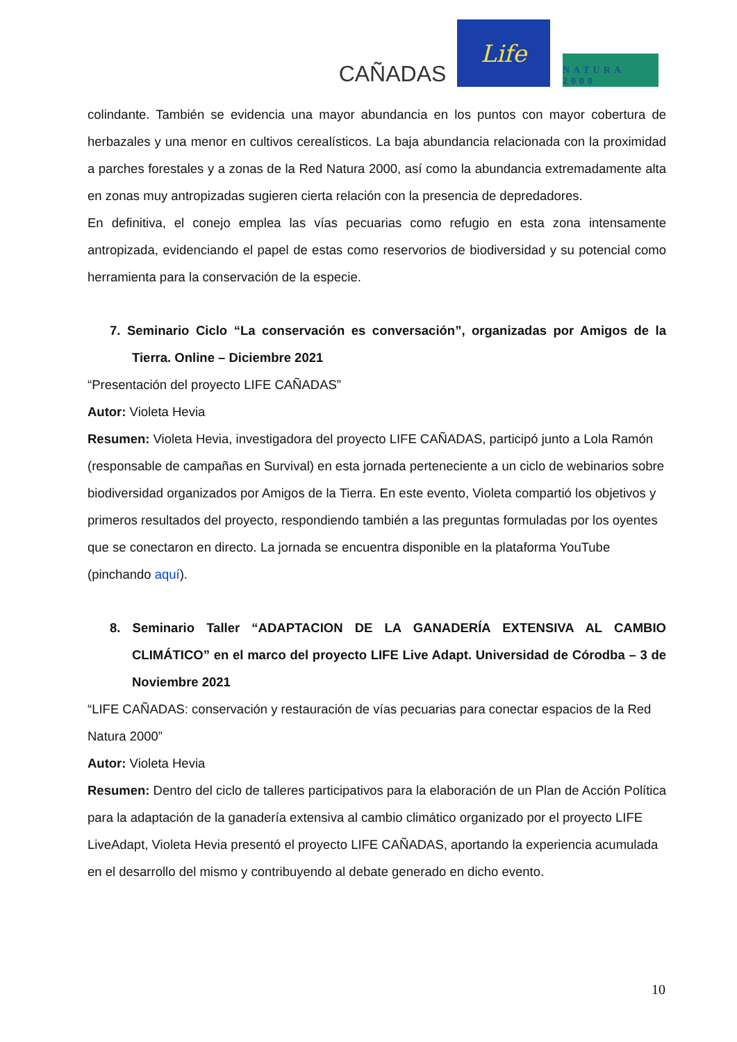CAÑADAS
Life
NATURA 2000
colindante. También se evidencia una mayor abundancia en los puntos con mayor cobertura de herbazales y una menor en cultivos cerealísticos. La baja abundancia relacionada con la proximidad a parches forestales y a zonas de la Red Natura 2000, así como la abundancia extremadamente alta en zonas muy antropizadas sugieren cierta relación con la presencia de depredadores.
En definitiva, el conejo emplea las vías pecuarias como refugio en esta zona intensamente antropizada, evidenciando el papel de estas como reservorios de biodiversidad y su potencial como herramienta para la conservación de la especie.
7. Seminario Ciclo “La conservación es conversación”, organizadas por Amigos de la Tierra. Online – Diciembre 2021
“Presentación del proyecto LIFE CAÑADAS”
Autor: Violeta Hevia
Resumen: Violeta Hevia, investigadora del proyecto LIFE CAÑADAS, participó junto a Lola Ramón (responsable de campañas en Survival) en esta jornada perteneciente a un ciclo de webinarios sobre biodiversidad organizados por Amigos de la Tierra. En este evento, Violeta compartió los objetivos y primeros resultados del proyecto, respondiendo también a las preguntas formuladas por los oyentes que se conectaron en directo. La jornada se encuentra disponible en la plataforma YouTube (pinchando aquí).
8. Seminario Taller “ADAPTACION DE LA GANADERÍA EXTENSIVA AL CAMBIO CLIMÁTICO” en el marco del proyecto LIFE Live Adapt. Universidad de Córodba – 3 de Noviembre 2021
“LIFE CAÑADAS: conservación y restauración de vías pecuarias para conectar espacios de la Red Natura 2000”
Autor: Violeta Hevia
Resumen: Dentro del ciclo de talleres participativos para la elaboración de un Plan de Acción Política para la adaptación de la ganadería extensiva al cambio climático organizado por el proyecto LIFE LiveAdapt, Violeta Hevia presentó el proyecto LIFE CAÑADAS, aportando la experiencia acumulada en el desarrollo del mismo y contribuyendo al debate generado en dicho evento.
10